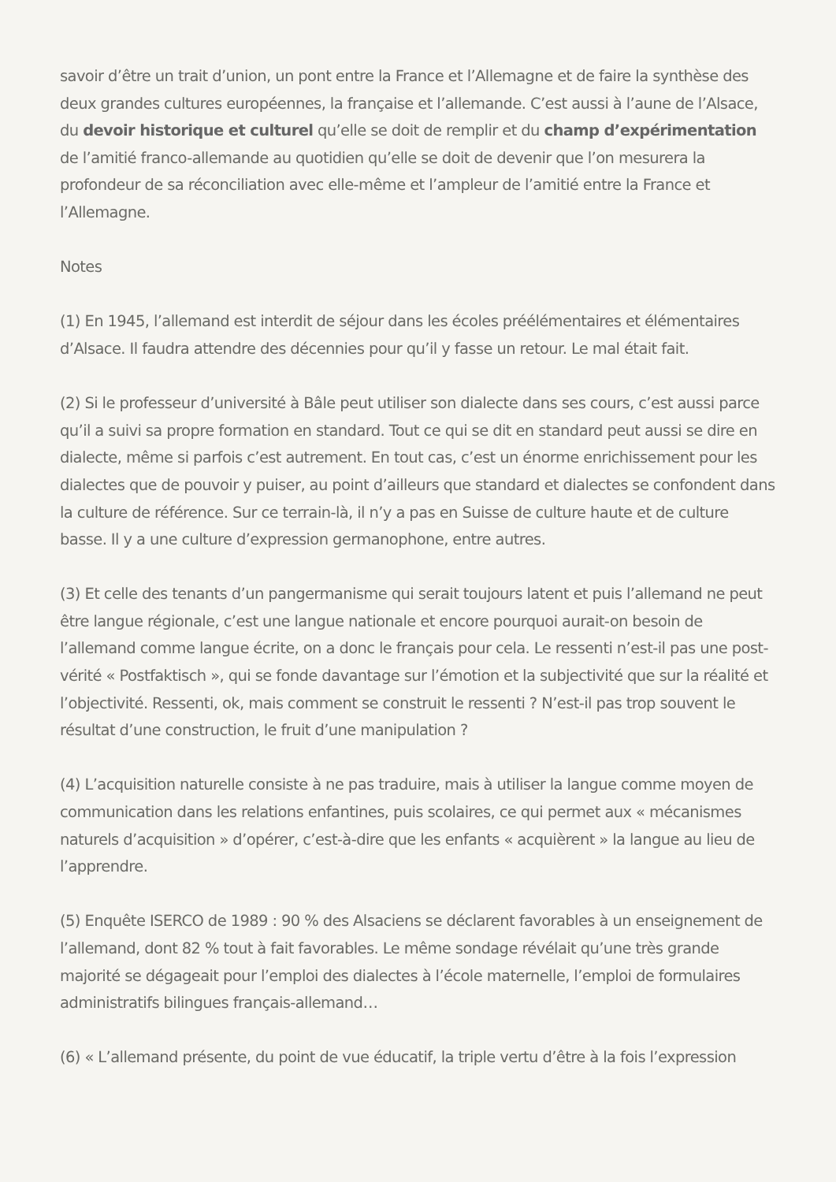savoir d’être un trait d’union, un pont entre la France et l’Allemagne et de faire la synthèse des deux grandes cultures européennes, la française et l’allemande. C’est aussi à l’aune de l’Alsace, du devoir historique et culturel qu’elle se doit de remplir et du champ d’expérimentation de l’amitié franco-allemande au quotidien qu’elle se doit de devenir que l’on mesurera la profondeur de sa réconciliation avec elle-même et l’ampleur de l’amitié entre la France et l’Allemagne.
Notes
(1) En 1945, l’allemand est interdit de séjour dans les écoles préélémentaires et élémentaires d’Alsace. Il faudra attendre des décennies pour qu’il y fasse un retour. Le mal était fait.
(2) Si le professeur d’université à Bâle peut utiliser son dialecte dans ses cours, c’est aussi parce qu’il a suivi sa propre formation en standard. Tout ce qui se dit en standard peut aussi se dire en dialecte, même si parfois c’est autrement. En tout cas, c’est un énorme enrichissement pour les dialectes que de pouvoir y puiser, au point d’ailleurs que standard et dialectes se confondent dans la culture de référence. Sur ce terrain-là, il n’y a pas en Suisse de culture haute et de culture basse. Il y a une culture d’expression germanophone, entre autres.
(3) Et celle des tenants d’un pangermanisme qui serait toujours latent et puis l’allemand ne peut être langue régionale, c’est une langue nationale et encore pourquoi aurait-on besoin de l’allemand comme langue écrite, on a donc le français pour cela. Le ressenti n’est-il pas une post-vérité « Postfaktisch », qui se fonde davantage sur l’émotion et la subjectivité que sur la réalité et l’objectivité. Ressenti, ok, mais comment se construit le ressenti ? N’est-il pas trop souvent le résultat d’une construction, le fruit d’une manipulation ?
(4) L’acquisition naturelle consiste à ne pas traduire, mais à utiliser la langue comme moyen de communication dans les relations enfantines, puis scolaires, ce qui permet aux « mécanismes naturels d’acquisition » d’opérer, c’est-à-dire que les enfants « acquièrent » la langue au lieu de l’apprendre.
(5) Enquête ISERCO de 1989 : 90 % des Alsaciens se déclarent favorables à un enseignement de l’allemand, dont 82 % tout à fait favorables. Le même sondage révélait qu’une très grande majorité se dégageait pour l’emploi des dialectes à l’école maternelle, l’emploi de formulaires administratifs bilingues français-allemand…
(6) « L’allemand présente, du point de vue éducatif, la triple vertu d’être à la fois l’expression